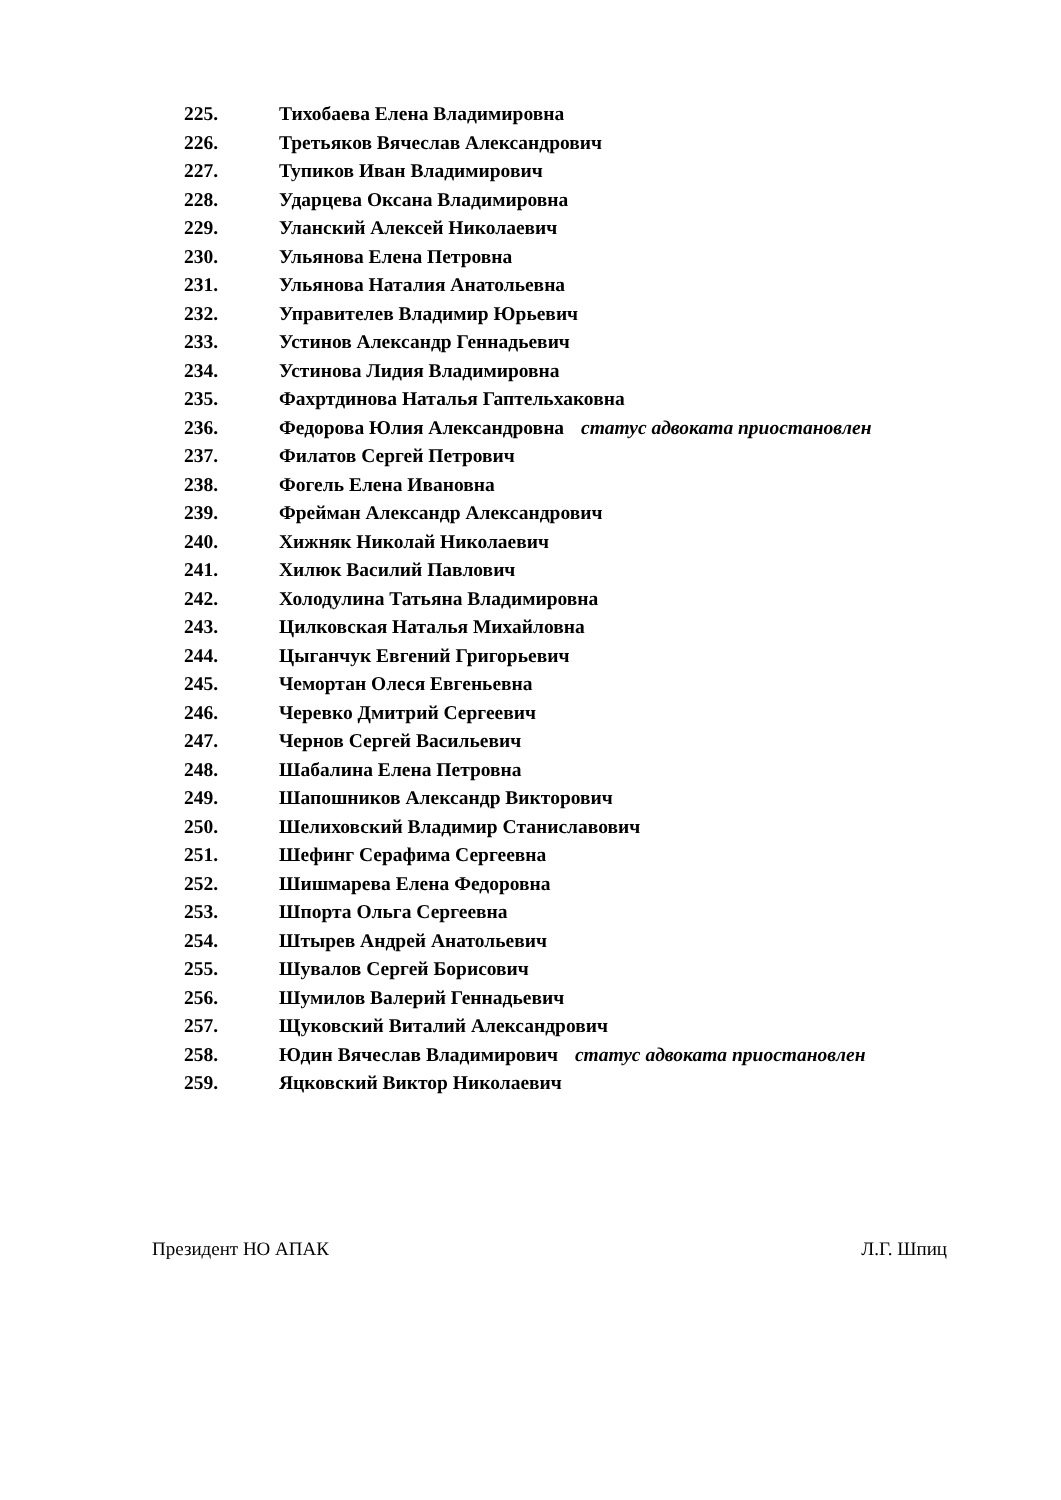225. Тихобаева Елена Владимировна
226. Третьяков Вячеслав Александрович
227. Тупиков Иван Владимирович
228. Ударцева Оксана Владимировна
229. Уланский Алексей Николаевич
230. Ульянова Елена Петровна
231. Ульянова Наталия Анатольевна
232. Управителев Владимир Юрьевич
233. Устинов Александр Геннадьевич
234. Устинова Лидия Владимировна
235. Фахртдинова Наталья Гаптельхаковна
236. Федорова Юлия Александровна статус адвоката приостановлен
237. Филатов Сергей Петрович
238. Фогель Елена Ивановна
239. Фрейман Александр Александрович
240. Хижняк Николай Николаевич
241. Хилюк Василий Павлович
242. Холодулина Татьяна Владимировна
243. Цилковская Наталья Михайловна
244. Цыганчук Евгений Григорьевич
245. Чемортан Олеся Евгеньевна
246. Черевко Дмитрий Сергеевич
247. Чернов Сергей Васильевич
248. Шабалина Елена Петровна
249. Шапошников Александр Викторович
250. Шелиховский Владимир Станиславович
251. Шефинг Серафима Сергеевна
252. Шишмарева Елена Федоровна
253. Шпорта Ольга Сергеевна
254. Штырев Андрей Анатольевич
255. Шувалов Сергей Борисович
256. Шумилов Валерий Геннадьевич
257. Щуковский Виталий Александрович
258. Юдин Вячеслав Владимирович статус адвоката приостановлен
259. Яцковский Виктор Николаевич
Президент НО АПАК Л.Г. Шпиц